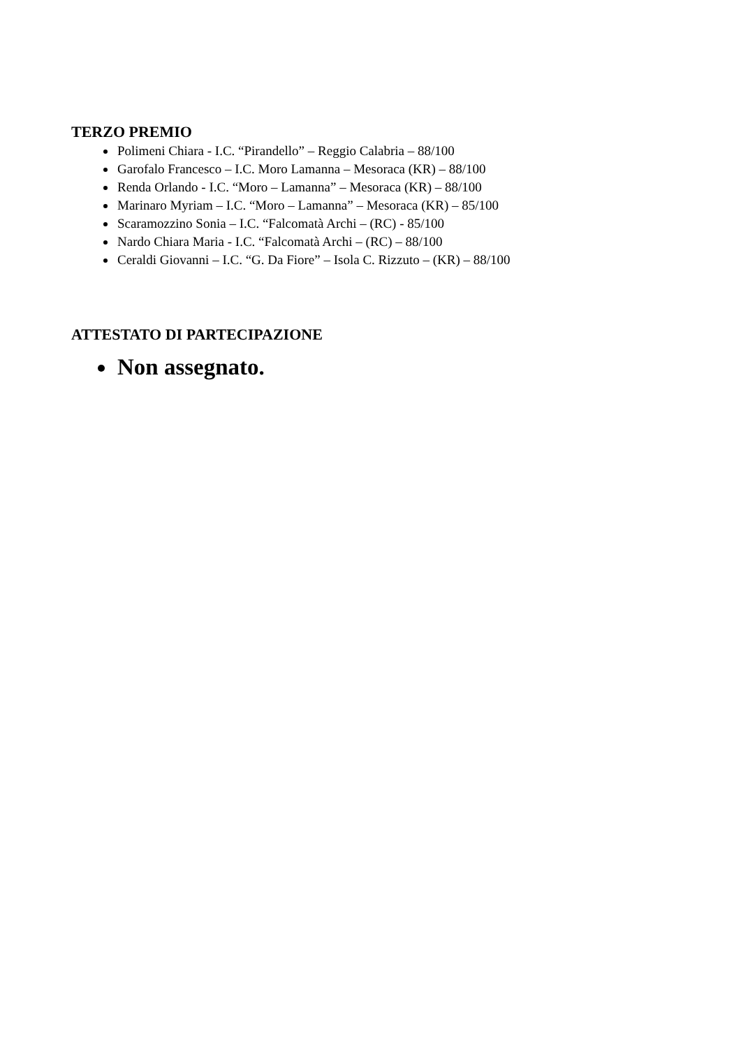TERZO PREMIO
Polimeni Chiara - I.C. “Pirandello” – Reggio Calabria – 88/100
Garofalo Francesco – I.C. Moro Lamanna – Mesoraca (KR) – 88/100
Renda Orlando - I.C. “Moro – Lamanna” – Mesoraca (KR) – 88/100
Marinaro Myriam – I.C. “Moro – Lamanna” – Mesoraca (KR) – 85/100
Scaramozzino Sonia – I.C. “Falcomatà Archi – (RC) - 85/100
Nardo Chiara Maria - I.C. “Falcomatà Archi – (RC) – 88/100
Ceraldi Giovanni – I.C. “G. Da Fiore” – Isola C. Rizzuto – (KR) – 88/100
ATTESTATO DI PARTECIPAZIONE
Non assegnato.